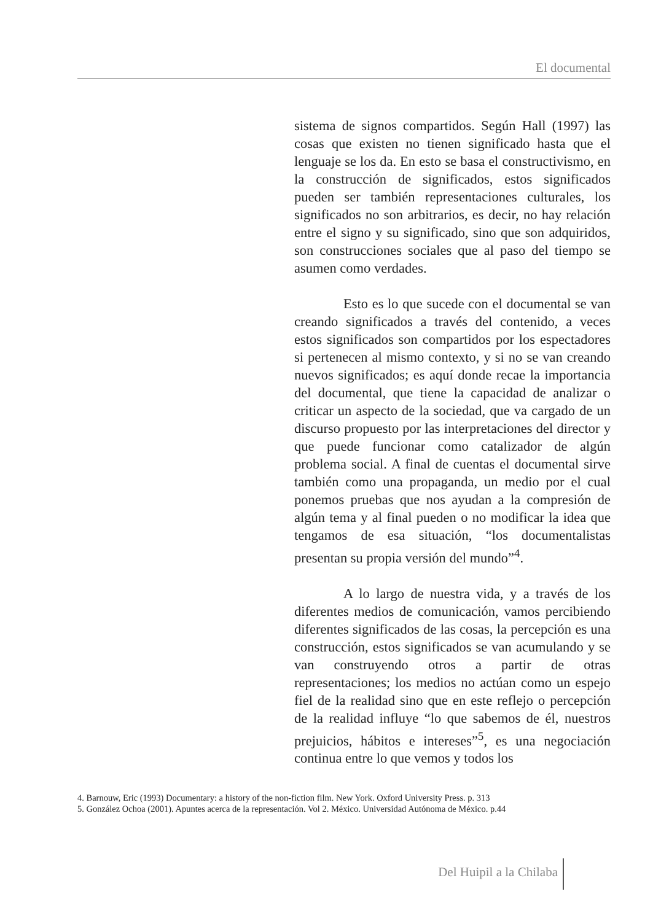El documental
sistema de signos compartidos. Según Hall (1997) las cosas que existen no tienen significado hasta que el lenguaje se los da. En esto se basa el constructivismo, en la construcción de significados, estos significados pueden ser también representaciones culturales, los significados no son arbitrarios, es decir, no hay relación entre el signo y su significado, sino que son adquiridos, son construcciones sociales que al paso del tiempo se asumen como verdades.
Esto es lo que sucede con el documental se van creando significados a través del contenido, a veces estos significados son compartidos por los espectadores si pertenecen al mismo contexto, y si no se van creando nuevos significados; es aquí donde recae la importancia del documental, que tiene la capacidad de analizar o criticar un aspecto de la sociedad, que va cargado de un discurso propuesto por las interpretaciones del director y que puede funcionar como catalizador de algún problema social. A final de cuentas el documental sirve también como una propaganda, un medio por el cual ponemos pruebas que nos ayudan a la compresión de algún tema y al final pueden o no modificar la idea que tengamos de esa situación, “los documentalistas presentan su propia versión del mundo”<sup>4</sup>.
A lo largo de nuestra vida, y a través de los diferentes medios de comunicación, vamos percibiendo diferentes significados de las cosas, la percepción es una construcción, estos significados se van acumulando y se van construyendo otros a partir de otras representaciones; los medios no actúan como un espejo fiel de la realidad sino que en este reflejo o percepción de la realidad influye “lo que sabemos de él, nuestros prejuicios, hábitos e intereses”<sup>5</sup>, es una negociación continua entre lo que vemos y todos los
4. Barnouw, Eric (1993) Documentary: a history of the non-fiction film. New York. Oxford University Press. p. 313
5. González Ochoa (2001). Apuntes acerca de la representación. Vol 2. México. Universidad Autónoma de México. p.44
Del Huipil a la Chilaba